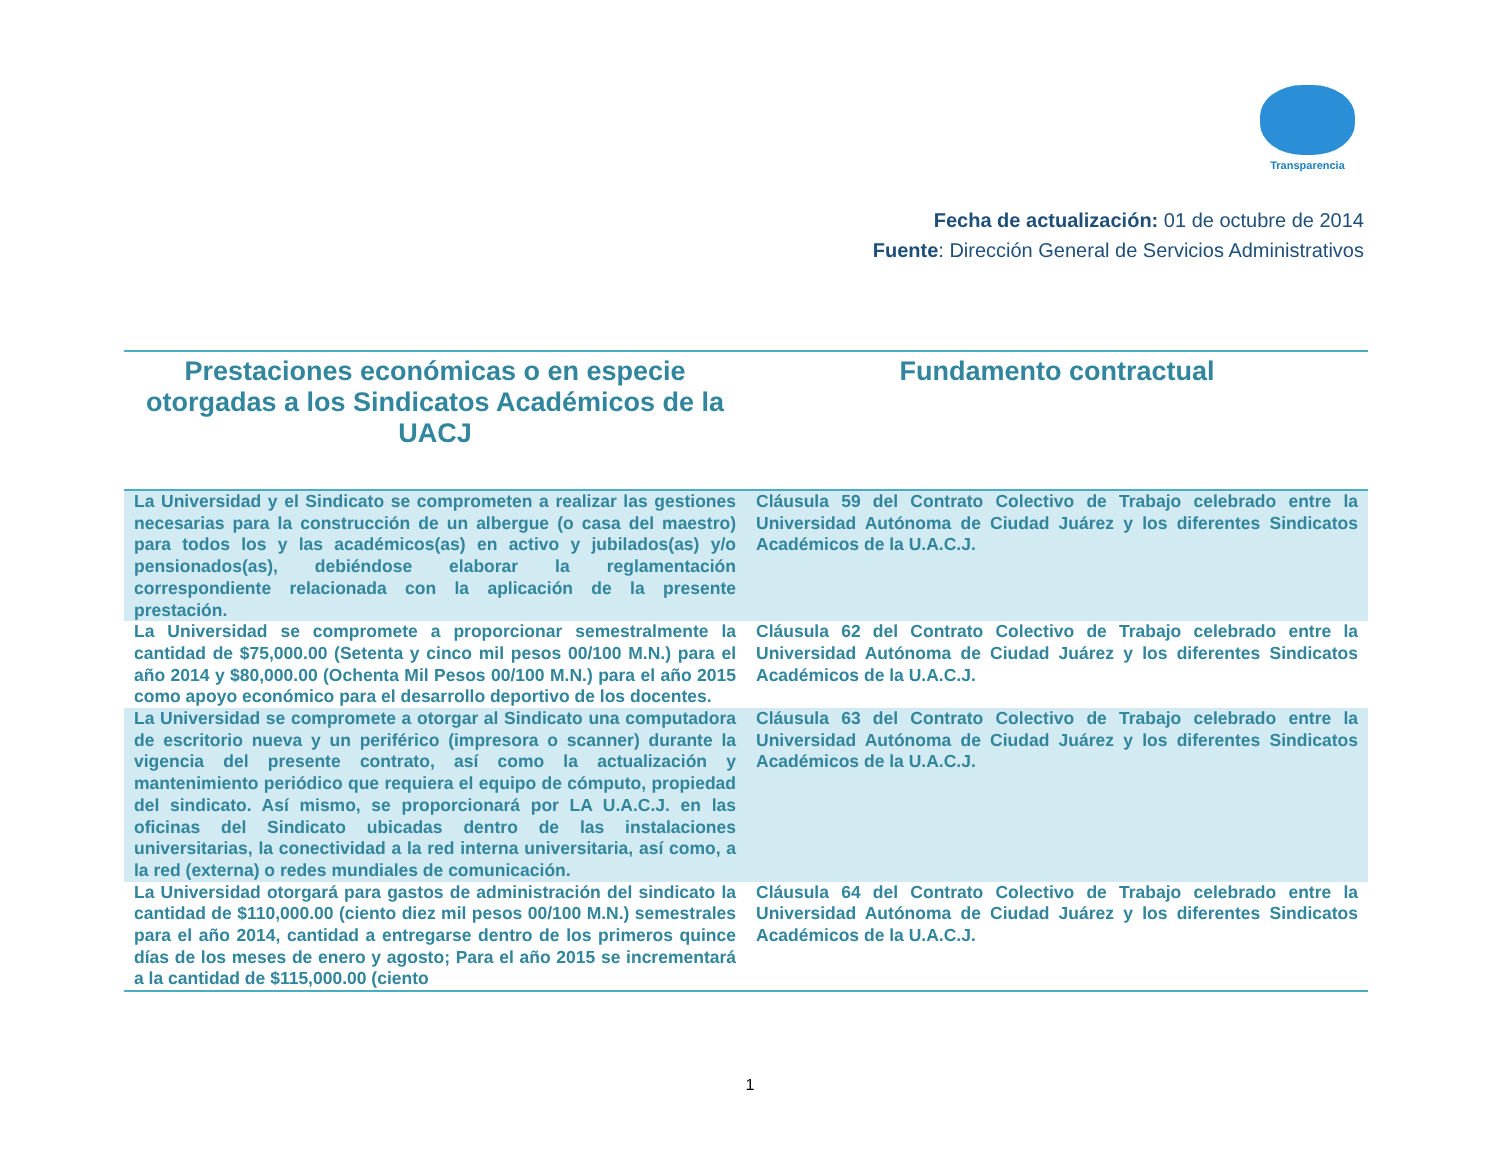Transparencia
Fecha de actualización: 01 de octubre de 2014
Fuente: Dirección General de Servicios Administrativos
| Prestaciones económicas o en especie otorgadas a los Sindicatos Académicos de la UACJ | Fundamento contractual |
| --- | --- |
| La Universidad y el Sindicato se comprometen a realizar las gestiones necesarias para la construcción de un albergue (o casa del maestro) para todos los y las académicos(as) en activo y jubilados(as) y/o pensionados(as), debiéndose elaborar la reglamentación correspondiente relacionada con la aplicación de la presente prestación. | Cláusula 59 del Contrato Colectivo de Trabajo celebrado entre la Universidad Autónoma de Ciudad Juárez y los diferentes Sindicatos Académicos de la U.A.C.J. |
| La Universidad se compromete a proporcionar semestralmente la cantidad de $75,000.00 (Setenta y cinco mil pesos 00/100 M.N.) para el año 2014 y $80,000.00 (Ochenta Mil Pesos 00/100 M.N.) para el año 2015 como apoyo económico para el desarrollo deportivo de los docentes. | Cláusula 62 del Contrato Colectivo de Trabajo celebrado entre la Universidad Autónoma de Ciudad Juárez y los diferentes Sindicatos Académicos de la U.A.C.J. |
| La Universidad se compromete a otorgar al Sindicato una computadora de escritorio nueva y un periférico (impresora o scanner) durante la vigencia del presente contrato, así como la actualización y mantenimiento periódico que requiera el equipo de cómputo, propiedad del sindicato. Así mismo, se proporcionará por LA U.A.C.J. en las oficinas del Sindicato ubicadas dentro de las instalaciones universitarias, la conectividad a la red interna universitaria, así como, a la red (externa) o redes mundiales de comunicación. | Cláusula 63 del Contrato Colectivo de Trabajo celebrado entre la Universidad Autónoma de Ciudad Juárez y los diferentes Sindicatos Académicos de la U.A.C.J. |
| La Universidad otorgará para gastos de administración del sindicato la cantidad de $110,000.00 (ciento diez mil pesos 00/100 M.N.) semestrales para el año 2014, cantidad a entregarse dentro de los primeros quince días de los meses de enero y agosto; Para el año 2015 se incrementará a la cantidad de $115,000.00 (ciento | Cláusula 64 del Contrato Colectivo de Trabajo celebrado entre la Universidad Autónoma de Ciudad Juárez y los diferentes Sindicatos Académicos de la U.A.C.J. |
1